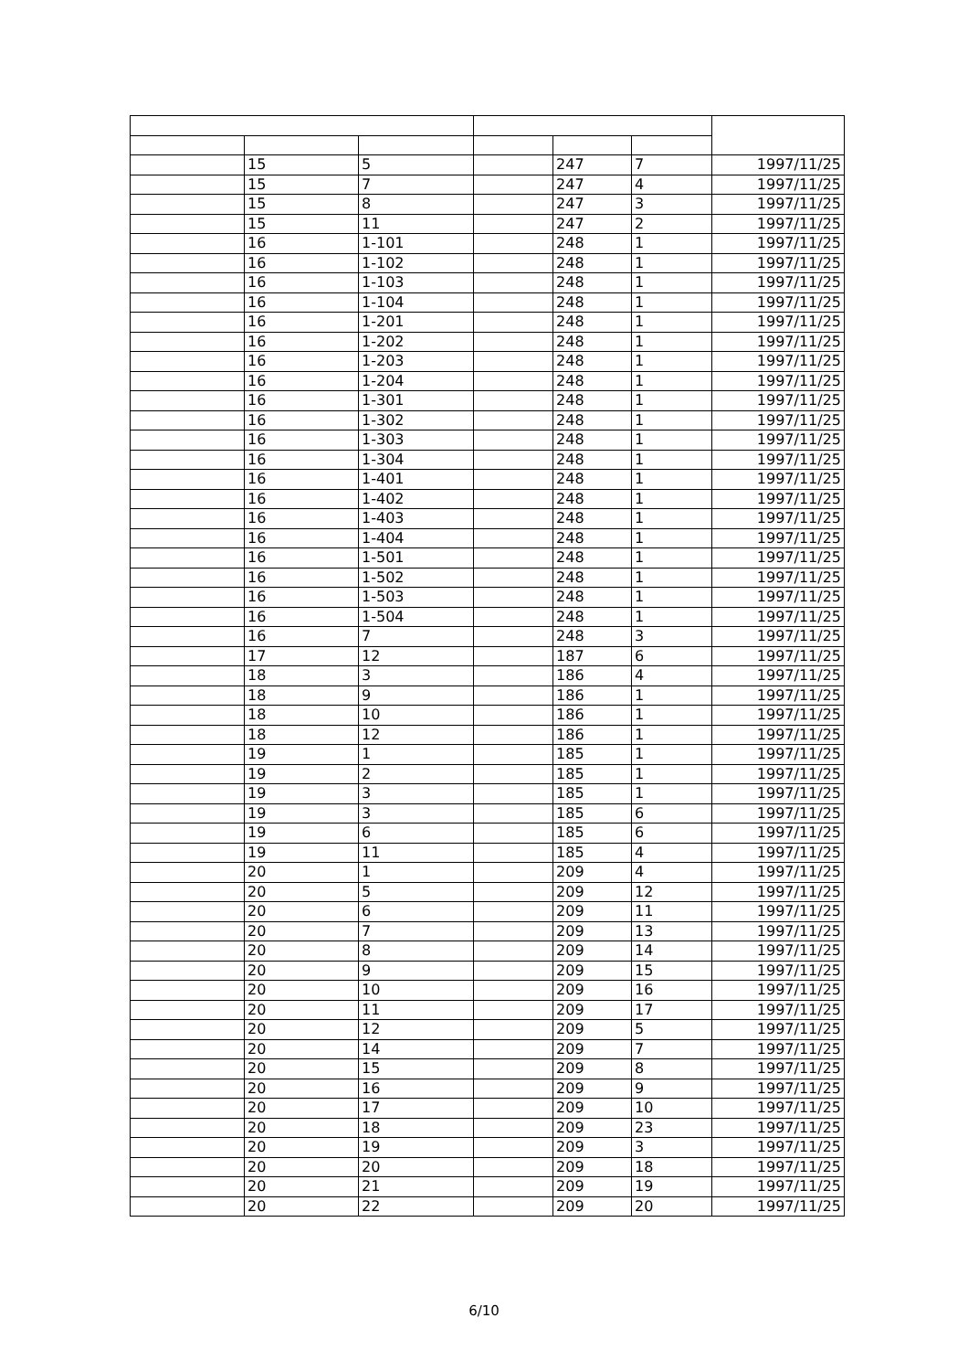| | 15 | 5 | | 247 | 7 | 1997/11/25 |
| | 15 | 7 | | 247 | 4 | 1997/11/25 |
| | 15 | 8 | | 247 | 3 | 1997/11/25 |
| | 15 | 11 | | 247 | 2 | 1997/11/25 |
| | 16 | 1-101 | | 248 | 1 | 1997/11/25 |
| | 16 | 1-102 | | 248 | 1 | 1997/11/25 |
| | 16 | 1-103 | | 248 | 1 | 1997/11/25 |
| | 16 | 1-104 | | 248 | 1 | 1997/11/25 |
| | 16 | 1-201 | | 248 | 1 | 1997/11/25 |
| | 16 | 1-202 | | 248 | 1 | 1997/11/25 |
| | 16 | 1-203 | | 248 | 1 | 1997/11/25 |
| | 16 | 1-204 | | 248 | 1 | 1997/11/25 |
| | 16 | 1-301 | | 248 | 1 | 1997/11/25 |
| | 16 | 1-302 | | 248 | 1 | 1997/11/25 |
| | 16 | 1-303 | | 248 | 1 | 1997/11/25 |
| | 16 | 1-304 | | 248 | 1 | 1997/11/25 |
| | 16 | 1-401 | | 248 | 1 | 1997/11/25 |
| | 16 | 1-402 | | 248 | 1 | 1997/11/25 |
| | 16 | 1-403 | | 248 | 1 | 1997/11/25 |
| | 16 | 1-404 | | 248 | 1 | 1997/11/25 |
| | 16 | 1-501 | | 248 | 1 | 1997/11/25 |
| | 16 | 1-502 | | 248 | 1 | 1997/11/25 |
| | 16 | 1-503 | | 248 | 1 | 1997/11/25 |
| | 16 | 1-504 | | 248 | 1 | 1997/11/25 |
| | 16 | 7 | | 248 | 3 | 1997/11/25 |
| | 17 | 12 | | 187 | 6 | 1997/11/25 |
| | 18 | 3 | | 186 | 4 | 1997/11/25 |
| | 18 | 9 | | 186 | 1 | 1997/11/25 |
| | 18 | 10 | | 186 | 1 | 1997/11/25 |
| | 18 | 12 | | 186 | 1 | 1997/11/25 |
| | 19 | 1 | | 185 | 1 | 1997/11/25 |
| | 19 | 2 | | 185 | 1 | 1997/11/25 |
| | 19 | 3 | | 185 | 1 | 1997/11/25 |
| | 19 | 3 | | 185 | 6 | 1997/11/25 |
| | 19 | 6 | | 185 | 6 | 1997/11/25 |
| | 19 | 11 | | 185 | 4 | 1997/11/25 |
| | 20 | 1 | | 209 | 4 | 1997/11/25 |
| | 20 | 5 | | 209 | 12 | 1997/11/25 |
| | 20 | 6 | | 209 | 11 | 1997/11/25 |
| | 20 | 7 | | 209 | 13 | 1997/11/25 |
| | 20 | 8 | | 209 | 14 | 1997/11/25 |
| | 20 | 9 | | 209 | 15 | 1997/11/25 |
| | 20 | 10 | | 209 | 16 | 1997/11/25 |
| | 20 | 11 | | 209 | 17 | 1997/11/25 |
| | 20 | 12 | | 209 | 5 | 1997/11/25 |
| | 20 | 14 | | 209 | 7 | 1997/11/25 |
| | 20 | 15 | | 209 | 8 | 1997/11/25 |
| | 20 | 16 | | 209 | 9 | 1997/11/25 |
| | 20 | 17 | | 209 | 10 | 1997/11/25 |
| | 20 | 18 | | 209 | 23 | 1997/11/25 |
| | 20 | 19 | | 209 | 3 | 1997/11/25 |
| | 20 | 20 | | 209 | 18 | 1997/11/25 |
| | 20 | 21 | | 209 | 19 | 1997/11/25 |
| | 20 | 22 | | 209 | 20 | 1997/11/25 |
6/10